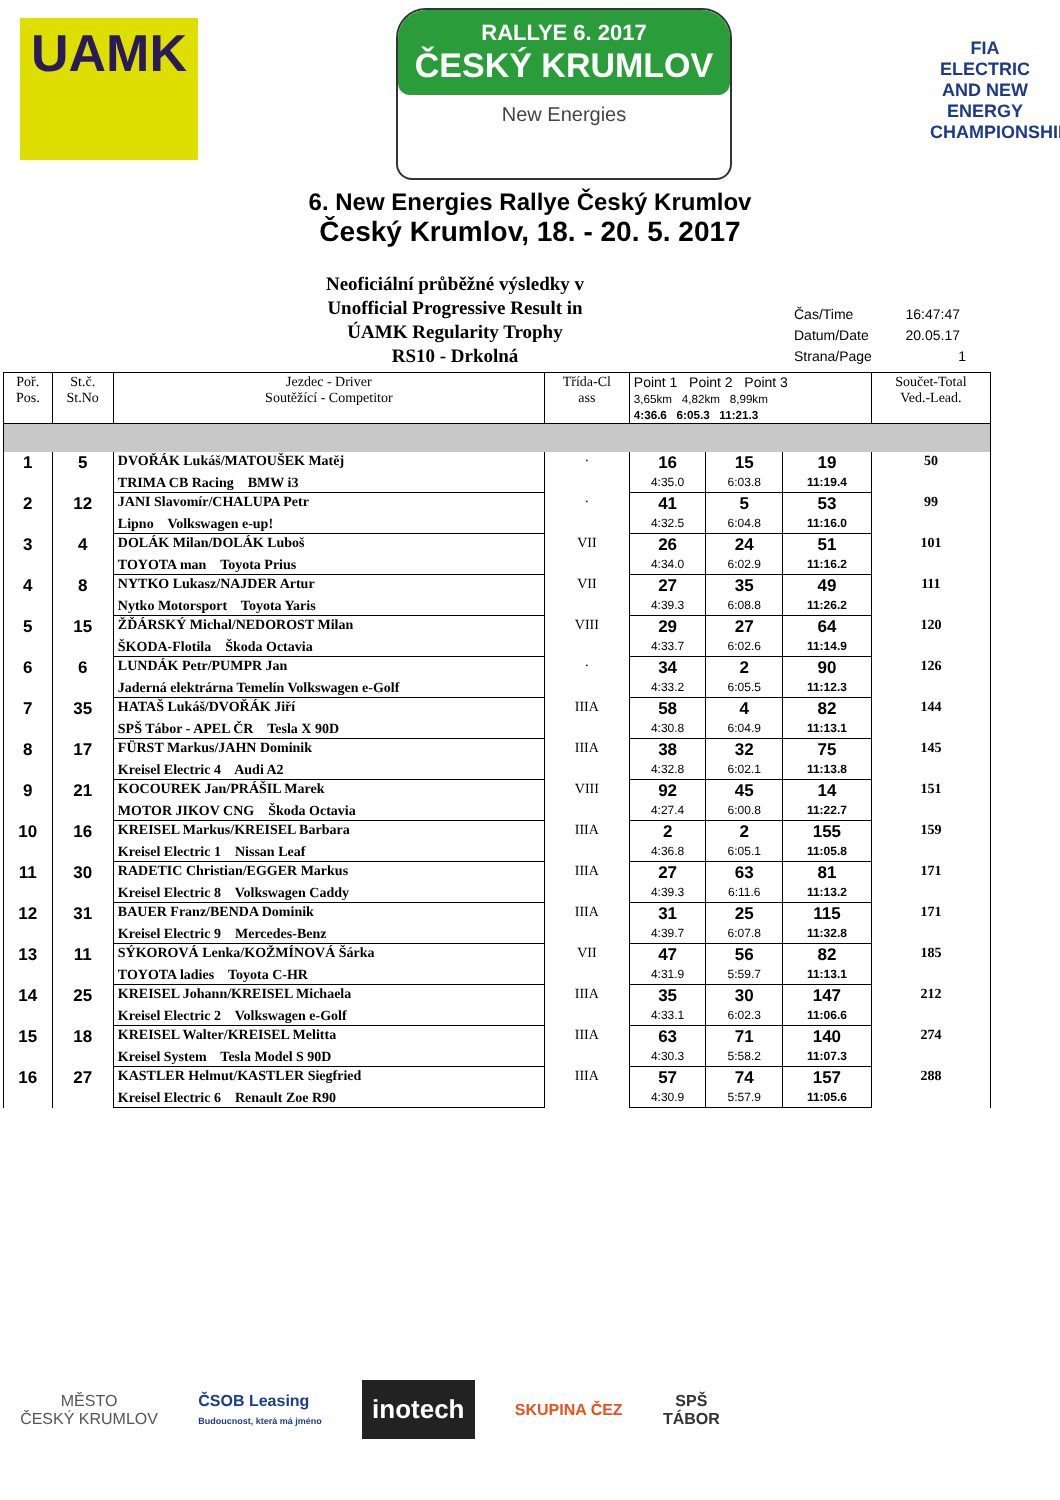UAMK
RALLYE 6. 2017
ČESKÝ KRUMLOV
New Energies
FIA
ELECTRIC AND NEW ENERGY CHAMPIONSHIP
6. New Energies Rallye Český Krumlov
Český Krumlov, 18. - 20. 5. 2017
Neoficiální průběžné výsledky v
Unofficial Progressive Result in
ÚAMK Regularity Trophy
RS10 - Drkolná
| Čas/Time | 16:47:47 |
| Datum/Date | 20.05.17 |
| Strana/Page | 1 |
| Poř. Pos. | St.č. St.No | Jezdec - Driver Soutěžící - Competitor | Třída-Cl ass | Point 1 Point 2 Point 3 3,65km 4,82km 8,99km 4:36.6 6:05.3 11:21.3 | | | Součet-Total Ved.-Lead. |
| --- | --- | --- | --- | --- | --- | --- | --- |
| 1 | 5 | DVOŘÁK Lukáš/MATOUŠEK Matěj | · | 16 | 15 | 19 | 50 |
| | | TRIMA CB Racing BMW i3 | | 4:35.0 | 6:03.8 | 11:19.4 | |
| 2 | 12 | JANI Slavomír/CHALUPA Petr | · | 41 | 5 | 53 | 99 |
| | | Lipno Volkswagen e-up! | | 4:32.5 | 6:04.8 | 11:16.0 | |
| 3 | 4 | DOLÁK Milan/DOLÁK Luboš | VII | 26 | 24 | 51 | 101 |
| | | TOYOTA man Toyota Prius | | 4:34.0 | 6:02.9 | 11:16.2 | |
| 4 | 8 | NYTKO Lukasz/NAJDER Artur | VII | 27 | 35 | 49 | 111 |
| | | Nytko Motorsport Toyota Yaris | | 4:39.3 | 6:08.8 | 11:26.2 | |
| 5 | 15 | ŽĎÁRSKÝ Michal/NEDOROST Milan | VIII | 29 | 27 | 64 | 120 |
| | | ŠKODA-Flotila Škoda Octavia | | 4:33.7 | 6:02.6 | 11:14.9 | |
| 6 | 6 | LUNDÁK Petr/PUMPR Jan | · | 34 | 2 | 90 | 126 |
| | | Jaderná elektrárna Temelín Volkswagen e-Golf | | 4:33.2 | 6:05.5 | 11:12.3 | |
| 7 | 35 | HATAŠ Lukáš/DVOŘÁK Jiří | IIIA | 58 | 4 | 82 | 144 |
| | | SPŠ Tábor - APEL ČR Tesla X 90D | | 4:30.8 | 6:04.9 | 11:13.1 | |
| 8 | 17 | FÜRST Markus/JAHN Dominik | IIIA | 38 | 32 | 75 | 145 |
| | | Kreisel Electric 4 Audi A2 | | 4:32.8 | 6:02.1 | 11:13.8 | |
| 9 | 21 | KOCOUREK Jan/PRÁŠIL Marek | VIII | 92 | 45 | 14 | 151 |
| | | MOTOR JIKOV CNG Škoda Octavia | | 4:27.4 | 6:00.8 | 11:22.7 | |
| 10 | 16 | KREISEL Markus/KREISEL Barbara | IIIA | 2 | 2 | 155 | 159 |
| | | Kreisel Electric 1 Nissan Leaf | | 4:36.8 | 6:05.1 | 11:05.8 | |
| 11 | 30 | RADETIC Christian/EGGER Markus | IIIA | 27 | 63 | 81 | 171 |
| | | Kreisel Electric 8 Volkswagen Caddy | | 4:39.3 | 6:11.6 | 11:13.2 | |
| 12 | 31 | BAUER Franz/BENDA Dominik | IIIA | 31 | 25 | 115 | 171 |
| | | Kreisel Electric 9 Mercedes-Benz | | 4:39.7 | 6:07.8 | 11:32.8 | |
| 13 | 11 | SÝKOROVÁ Lenka/KOŽMÍNOVÁ Šárka | VII | 47 | 56 | 82 | 185 |
| | | TOYOTA ladies Toyota C-HR | | 4:31.9 | 5:59.7 | 11:13.1 | |
| 14 | 25 | KREISEL Johann/KREISEL Michaela | IIIA | 35 | 30 | 147 | 212 |
| | | Kreisel Electric 2 Volkswagen e-Golf | | 4:33.1 | 6:02.3 | 11:06.6 | |
| 15 | 18 | KREISEL Walter/KREISEL Melitta | IIIA | 63 | 71 | 140 | 274 |
| | | Kreisel System Tesla Model S 90D | | 4:30.3 | 5:58.2 | 11:07.3 | |
| 16 | 27 | KASTLER Helmut/KASTLER Siegfried | IIIA | 57 | 74 | 157 | 288 |
| | | Kreisel Electric 6 Renault Zoe R90 | | 4:30.9 | 5:57.9 | 11:05.6 | |
MĚSTO
ČESKÝ KRUMLOV
ČSOB Leasing
Budoucnost, která má jméno
inotech
SKUPINA ČEZ
SPŠ
TÁBOR